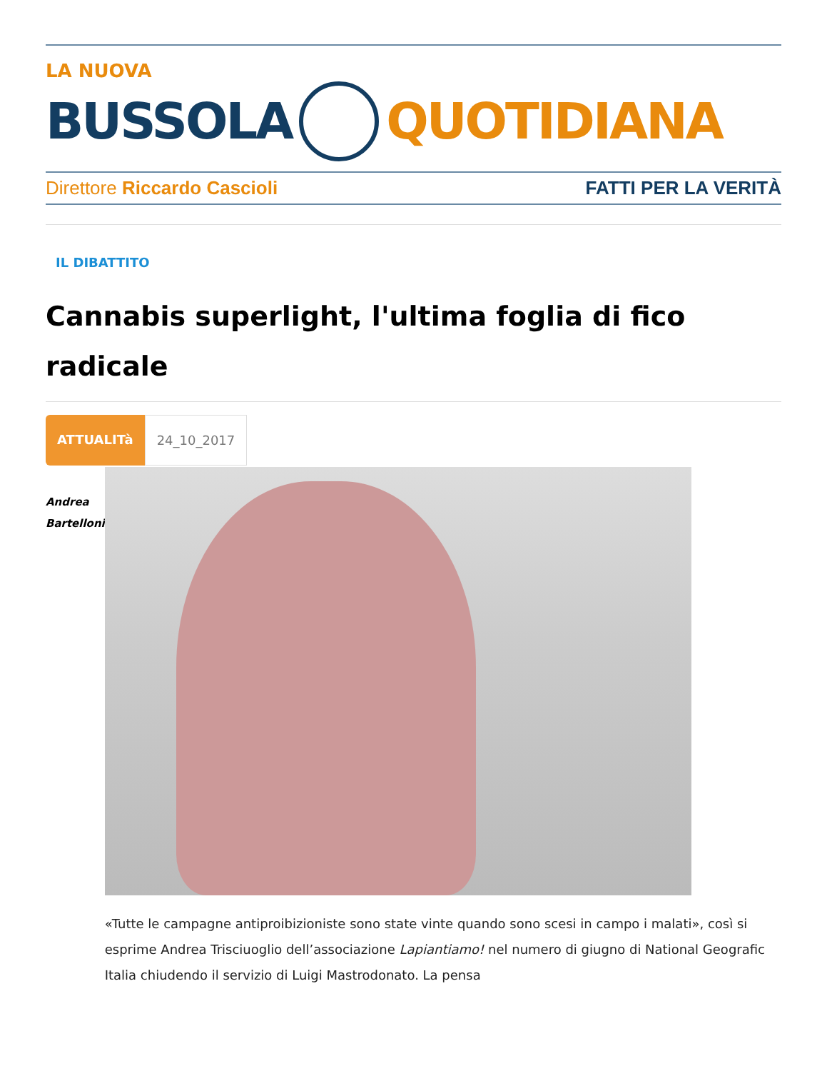LA NUOVA
BUSSOLA QUOTIDIANA
Direttore Riccardo Cascioli FATTI PER LA VERITÀ
IL DIBATTITO
Cannabis superlight, l'ultima foglia di fico radicale
ATTUALITà 24_10_2017
Andrea
Bartelloni
«Tutte le campagne antiproibizioniste sono state vinte quando sono scesi in campo i malati», così si esprime Andrea Trisciuoglio dell’associazione Lapiantiamo! nel numero di giugno di National Geografic Italia chiudendo il servizio di Luigi Mastrodonato. La pensa